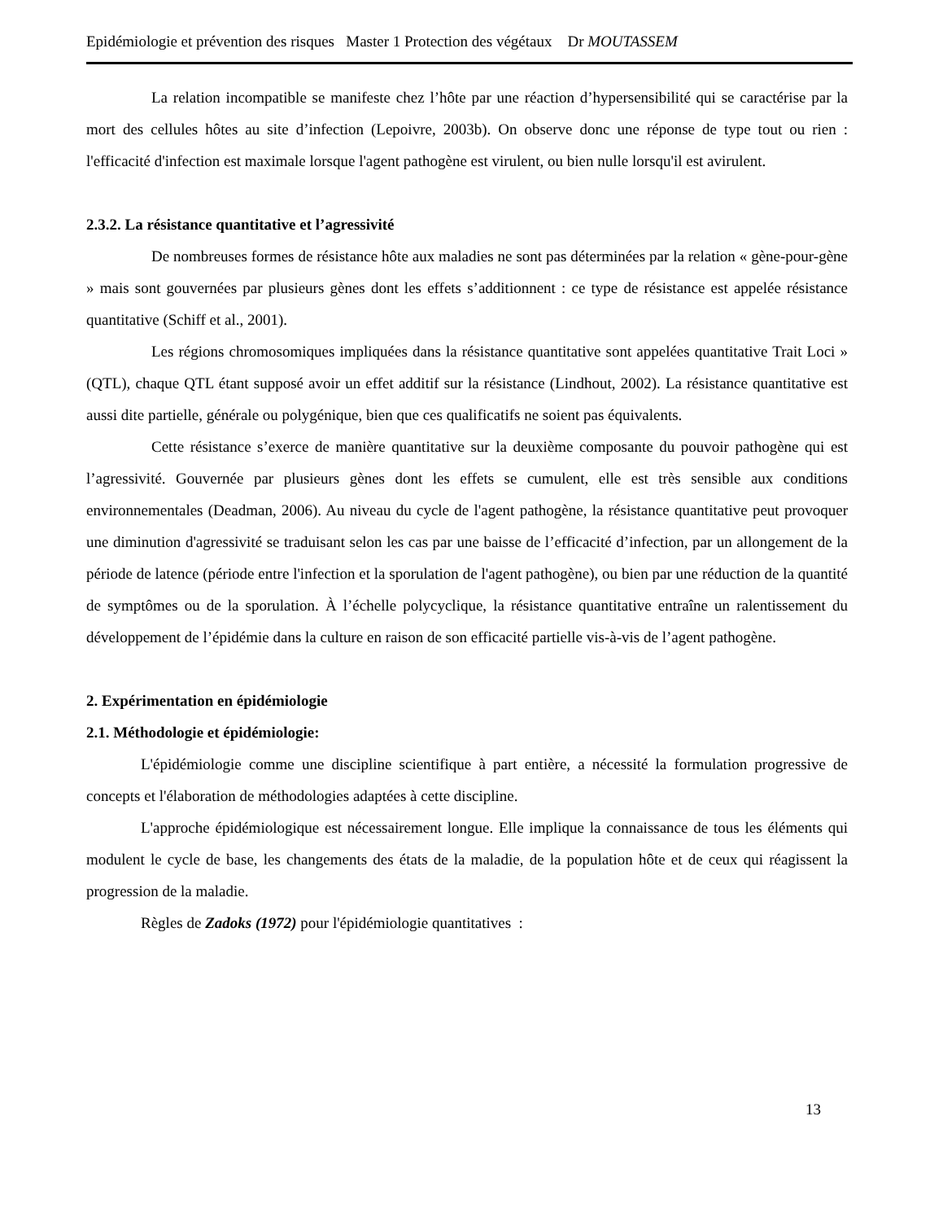Epidémiologie et prévention des risques Master 1 Protection des végétaux Dr MOUTASSEM
La relation incompatible se manifeste chez l’hôte par une réaction d’hypersensibilité qui se caractérise par la mort des cellules hôtes au site d’infection (Lepoivre, 2003b). On observe donc une réponse de type tout ou rien : l'efficacité d'infection est maximale lorsque l'agent pathogène est virulent, ou bien nulle lorsqu'il est avirulent.
2.3.2. La résistance quantitative et l’agressivité
De nombreuses formes de résistance hôte aux maladies ne sont pas déterminées par la relation « gène-pour-gène » mais sont gouvernées par plusieurs gènes dont les effets s’additionnent : ce type de résistance est appelée résistance quantitative (Schiff et al., 2001).
Les régions chromosomiques impliquées dans la résistance quantitative sont appelées quantitative Trait Loci » (QTL), chaque QTL étant supposé avoir un effet additif sur la résistance (Lindhout, 2002). La résistance quantitative est aussi dite partielle, générale ou polygénique, bien que ces qualificatifs ne soient pas équivalents.
Cette résistance s’exerce de manière quantitative sur la deuxième composante du pouvoir pathogène qui est l’agressivité. Gouvernée par plusieurs gènes dont les effets se cumulent, elle est très sensible aux conditions environnementales (Deadman, 2006). Au niveau du cycle de l'agent pathogène, la résistance quantitative peut provoquer une diminution d'agressivité se traduisant selon les cas par une baisse de l’efficacité d’infection, par un allongement de la période de latence (période entre l'infection et la sporulation de l'agent pathogène), ou bien par une réduction de la quantité de symptômes ou de la sporulation. À l’échelle polycyclique, la résistance quantitative entraîne un ralentissement du développement de l’épidémie dans la culture en raison de son efficacité partielle vis-à-vis de l’agent pathogène.
2. Expérimentation en épidémiologie
2.1. Méthodologie et épidémiologie:
L'épidémiologie comme une discipline scientifique à part entière, a nécessité la formulation progressive de concepts et l'élaboration de méthodologies adaptées à cette discipline.
L'approche épidémiologique est nécessairement longue. Elle implique la connaissance de tous les éléments qui modulent le cycle de base, les changements des états de la maladie, de la population hôte et de ceux qui réagissent la progression de la maladie.
Règles de Zadoks (1972) pour l'épidémiologie quantitatives :
13